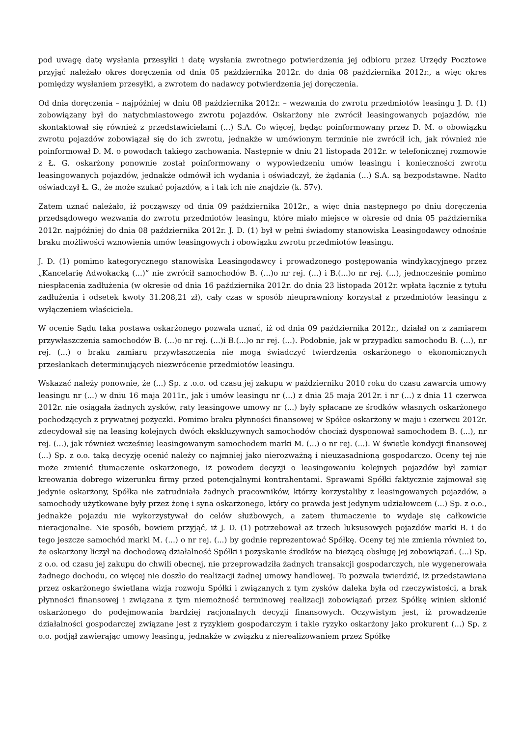pod uwagę datę wysłania przesyłki i datę wysłania zwrotnego potwierdzenia jej odbioru przez Urzędy Pocztowe przyjąć należało okres doręczenia od dnia 05 października 2012r. do dnia 08 października 2012r., a więc okres pomiędzy wysłaniem przesyłki, a zwrotem do nadawcy potwierdzenia jej doręczenia.
Od dnia doręczenia – najpóźniej w dniu 08 października 2012r. – wezwania do zwrotu przedmiotów leasingu J. D. (1) zobowiązany był do natychmiastowego zwrotu pojazdów. Oskarżony nie zwrócił leasingowanych pojazdów, nie skontaktował się również z przedstawicielami (...) S.A. Co więcej, będąc poinformowany przez D. M. o obowiązku zwrotu pojazdów zobowiązał się do ich zwrotu, jednakże w umówionym terminie nie zwrócił ich, jak również nie poinformował D. M. o powodach takiego zachowania. Następnie w dniu 21 listopada 2012r. w telefonicznej rozmowie z Ł. G. oskarżony ponownie został poinformowany o wypowiedzeniu umów leasingu i konieczności zwrotu leasingowanych pojazdów, jednakże odmówił ich wydania i oświadczył, że żądania (...) S.A. są bezpodstawne. Nadto oświadczył Ł. G., że może szukać pojazdów, a i tak ich nie znajdzie (k. 57v).
Zatem uznać należało, iż począwszy od dnia 09 października 2012r., a więc dnia następnego po dniu doręczenia przedsądowego wezwania do zwrotu przedmiotów leasingu, które miało miejsce w okresie od dnia 05 października 2012r. najpóźniej do dnia 08 października 2012r. J. D. (1) był w pełni świadomy stanowiska Leasingodawcy odnośnie braku możliwości wznowienia umów leasingowych i obowiązku zwrotu przedmiotów leasingu.
J. D. (1) pomimo kategorycznego stanowiska Leasingodawcy i prowadzonego postępowania windykacyjnego przez „Kancelarię Adwokacką (...)” nie zwrócił samochodów B. (...)o nr rej. (...) i B.(...)o nr rej. (...), jednocześnie pomimo niespłacenia zadłużenia (w okresie od dnia 16 października 2012r. do dnia 23 listopada 2012r. wpłata łącznie z tytułu zadłużenia i odsetek kwoty 31.208,21 zł), cały czas w sposób nieuprawniony korzystał z przedmiotów leasingu z wyłączeniem właściciela.
W ocenie Sądu taka postawa oskarżonego pozwala uznać, iż od dnia 09 października 2012r., działał on z zamiarem przywłaszczenia samochodów B. (...)o nr rej. (...)i B.(...)o nr rej. (...). Podobnie, jak w przypadku samochodu B. (...), nr rej. (...) o braku zamiaru przywłaszczenia nie mogą świadczyć twierdzenia oskarżonego o ekonomicznych przesłankach determinujących niezwrócenie przedmiotów leasingu.
Wskazać należy ponownie, że (...) Sp. z .o.o. od czasu jej zakupu w październiku 2010 roku do czasu zawarcia umowy leasingu nr (...) w dniu 16 maja 2011r., jak i umów leasingu nr (...) z dnia 25 maja 2012r. i nr (...) z dnia 11 czerwca 2012r. nie osiągała żadnych zysków, raty leasingowe umowy nr (...) były spłacane ze środków własnych oskarżonego pochodzących z prywatnej pożyczki. Pomimo braku płynności finansowej w Spółce oskarżony w maju i czerwcu 2012r. zdecydował się na leasing kolejnych dwóch ekskluzywnych samochodów chociaż dysponował samochodem B. (...), nr rej. (...), jak również wcześniej leasingowanym samochodem marki M. (...) o nr rej. (...). W świetle kondycji finansowej (...) Sp. z o.o. taką decyzję ocenić należy co najmniej jako nierozważną i nieuzasadnioną gospodarczo. Oceny tej nie może zmienić tłumaczenie oskarżonego, iż powodem decyzji o leasingowaniu kolejnych pojazdów był zamiar kreowania dobrego wizerunku firmy przed potencjalnymi kontrahentami. Sprawami Spółki faktycznie zajmował się jedynie oskarżony, Spółka nie zatrudniała żadnych pracowników, którzy korzystaliby z leasingowanych pojazdów, a samochody użytkowane były przez żonę i syna oskarżonego, który co prawda jest jedynym udziałowcem (...) Sp. z o.o., jednakże pojazdu nie wykorzystywał do celów służbowych, a zatem tłumaczenie to wydaje się całkowicie nieracjonalne. Nie sposób, bowiem przyjąć, iż J. D. (1) potrzebował aż trzech luksusowych pojazdów marki B. i do tego jeszcze samochód marki M. (...) o nr rej. (...) by godnie reprezentować Spółkę. Oceny tej nie zmienia również to, że oskarżony liczył na dochodową działalność Spółki i pozyskanie środków na bieżącą obsługę jej zobowiązań. (...) Sp. z o.o. od czasu jej zakupu do chwili obecnej, nie przeprowadziła żadnych transakcji gospodarczych, nie wygenerowała żadnego dochodu, co więcej nie doszło do realizacji żadnej umowy handlowej. To pozwala twierdzić, iż przedstawiana przez oskarżonego świetlana wizja rozwoju Spółki i związanych z tym zysków daleka była od rzeczywistości, a brak płynności finansowej i związana z tym niemożność terminowej realizacji zobowiązań przez Spółkę winien skłonić oskarżonego do podejmowania bardziej racjonalnych decyzji finansowych. Oczywistym jest, iż prowadzenie działalności gospodarczej związane jest z ryzykiem gospodarczym i takie ryzyko oskarżony jako prokurent (...) Sp. z o.o. podjął zawierając umowy leasingu, jednakże w związku z nierealizowaniem przez Spółkę